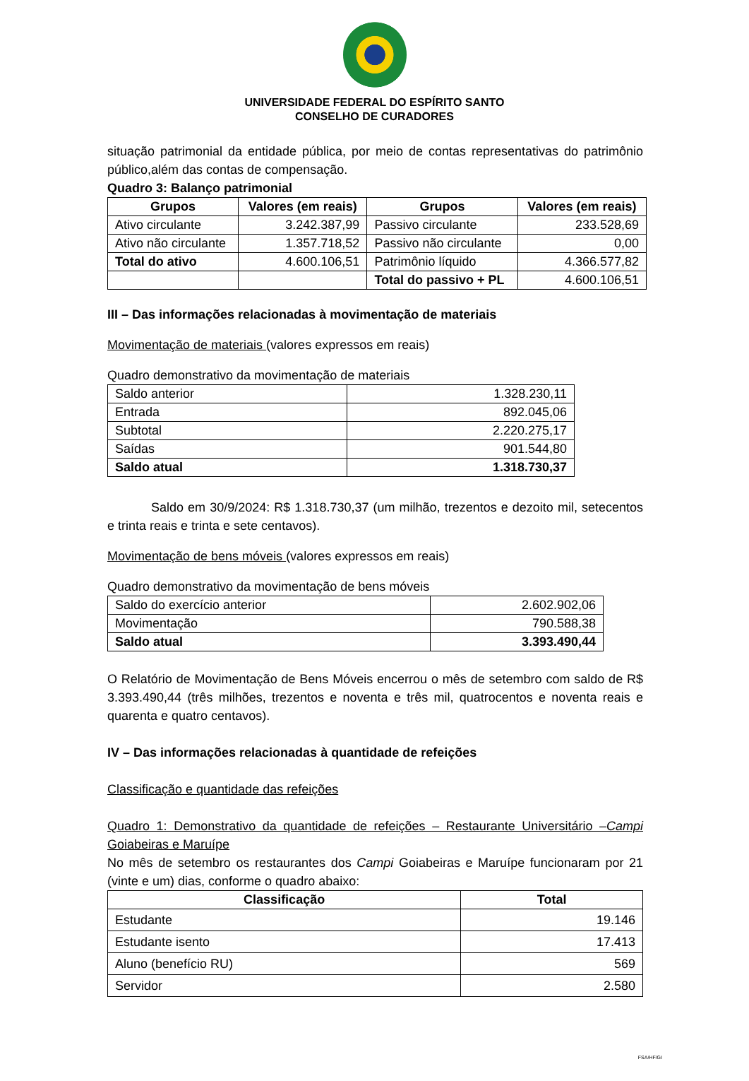UNIVERSIDADE FEDERAL DO ESPÍRITO SANTO
CONSELHO DE CURADORES
situação patrimonial da entidade pública, por meio de contas representativas do patrimônio público,além das contas de compensação.
Quadro 3: Balanço patrimonial
| Grupos | Valores (em reais) | Grupos | Valores (em reais) |
| --- | --- | --- | --- |
| Ativo circulante | 3.242.387,99 | Passivo circulante | 233.528,69 |
| Ativo não circulante | 1.357.718,52 | Passivo não circulante | 0,00 |
| Total do ativo | 4.600.106,51 | Patrimônio líquido | 4.366.577,82 |
| | | Total do passivo + PL | 4.600.106,51 |
III – Das informações relacionadas à movimentação de materiais
Movimentação de materiais (valores expressos em reais)
Quadro demonstrativo da movimentação de materiais
| Saldo anterior | 1.328.230,11 |
| Entrada | 892.045,06 |
| Subtotal | 2.220.275,17 |
| Saídas | 901.544,80 |
| Saldo atual | 1.318.730,37 |
Saldo em 30/9/2024: R$ 1.318.730,37 (um milhão, trezentos e dezoito mil, setecentos e trinta reais e trinta e sete centavos).
Movimentação de bens móveis (valores expressos em reais)
Quadro demonstrativo da movimentação de bens móveis
| Saldo do exercício anterior | 2.602.902,06 |
| Movimentação | 790.588,38 |
| Saldo atual | 3.393.490,44 |
O Relatório de Movimentação de Bens Móveis encerrou o mês de setembro com saldo de R$ 3.393.490,44 (três milhões, trezentos e noventa e três mil, quatrocentos e noventa reais e quarenta e quatro centavos).
IV – Das informações relacionadas à quantidade de refeições
Classificação e quantidade das refeições
Quadro 1: Demonstrativo da quantidade de refeições – Restaurante Universitário –Campi Goiabeiras e Maruípe
No mês de setembro os restaurantes dos Campi Goiabeiras e Maruípe funcionaram por 21 (vinte e um) dias, conforme o quadro abaixo:
| Classificação | Total |
| --- | --- |
| Estudante | 19.146 |
| Estudante isento | 17.413 |
| Aluno (benefício RU) | 569 |
| Servidor | 2.580 |
FSA/HF/GI